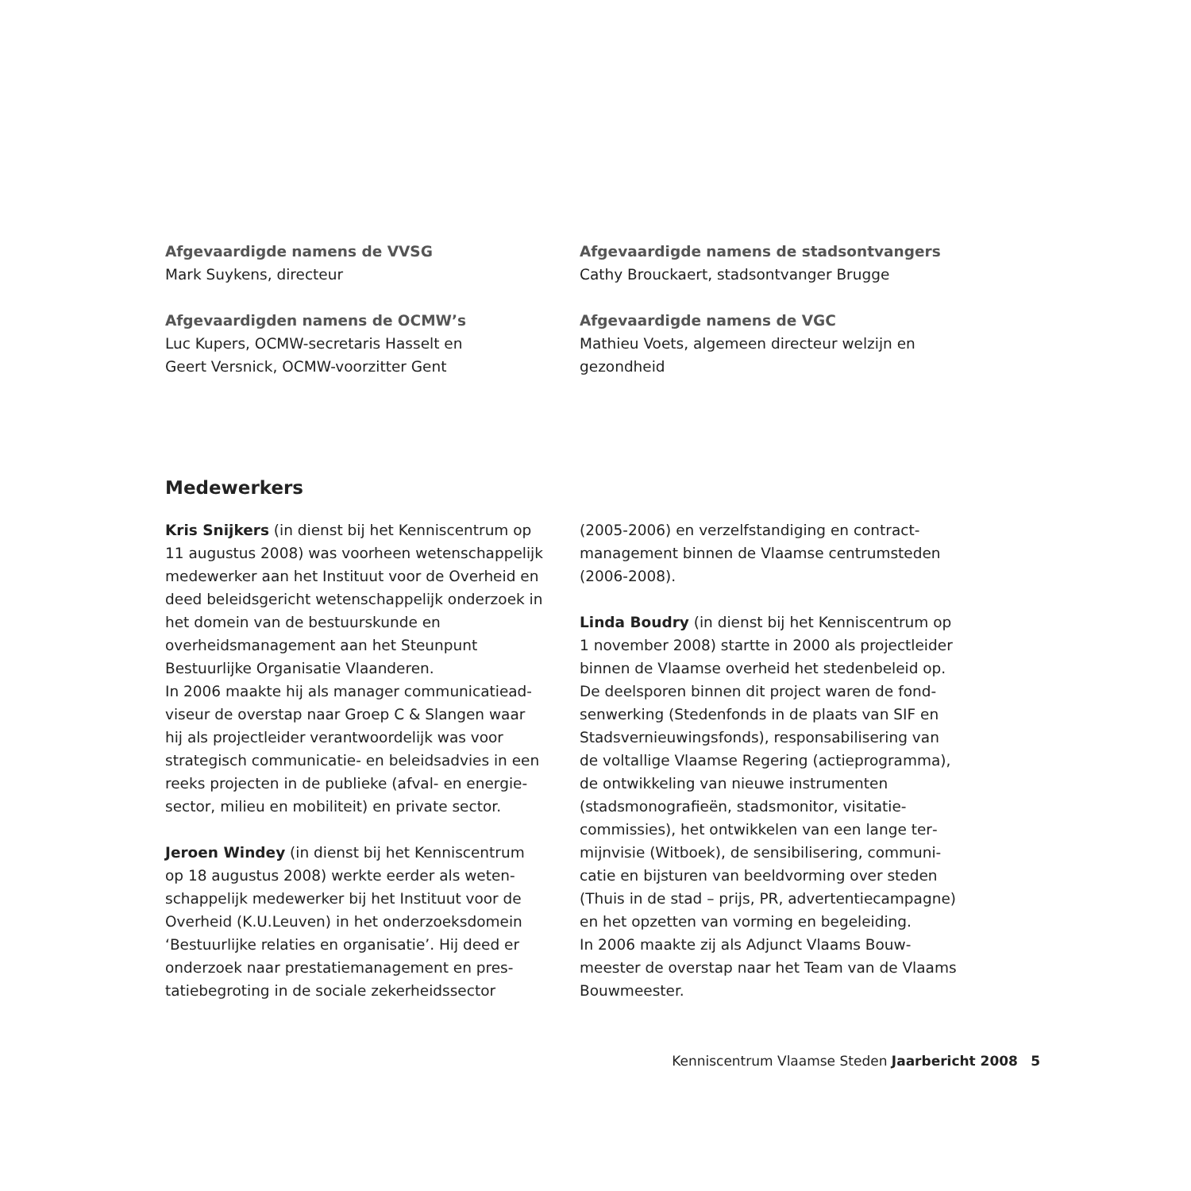Afgevaardigde namens de VVSG
Mark Suykens, directeur
Afgevaardigden namens de OCMW’s
Luc Kupers, OCMW-secretaris Hasselt en
Geert Versnick, OCMW-voorzitter Gent
Afgevaardigde namens de stadsontvangers
Cathy Brouckaert, stadsontvanger Brugge
Afgevaardigde namens de VGC
Mathieu Voets, algemeen directeur welzijn en
gezondheid
Medewerkers
Kris Snijkers (in dienst bij het Kenniscentrum op 11 augustus 2008) was voorheen wetenschap­pelijk medewerker aan het Instituut voor de Over­heid en deed beleidsgericht wetenschappelijk onderzoek in het domein van de bestuurskunde en overheidsmanagement aan het Steunpunt Bestuurlijke Organisatie Vlaanderen.
In 2006 maakte hij als manager communicatiead­viseur de overstap naar Groep C & Slangen waar hij als projectleider verantwoordelijk was voor strategisch communicatie- en beleidsadvies in een reeks projecten in de publieke (afval- en energie­sector, milieu en mobiliteit) en private sector.
Jeroen Windey (in dienst bij het Kenniscentrum op 18 augustus 2008) werkte eerder als weten­schappelijk medewerker bij het Instituut voor de Overheid (K.U.Leuven) in het onderzoeksdomein ‘Bestuurlijke relaties en organisatie’. Hij deed er onderzoek naar prestatiemanagement en pres­tatiebegroting in de sociale zekerheidssector
(2005-2006) en verzelfstandiging en contract­management binnen de Vlaamse centrumsteden (2006-2008).
Linda Boudry (in dienst bij het Kenniscentrum op 1 november 2008) startte in 2000 als projectleider binnen de Vlaamse overheid het stedenbeleid op. De deelsporen binnen dit project waren de fond­senwerking (Stedenfonds in de plaats van SIF en Stadsvernieuwingsfonds), responsabilisering van de voltallige Vlaamse Regering (actieprogramma), de ontwikkeling van nieuwe instrumenten (stadsmonografieën, stadsmonitor, visitatie­commissies), het ontwikkelen van een lange ter­mijnvisie (Witboek), de sensibilisering, communi­catie en bijsturen van beeldvorming over steden (Thuis in de stad – prijs, PR, advertentiecampagne) en het opzetten van vorming en begeleiding.
In 2006 maakte zij als Adjunct Vlaams Bouw­meester de overstap naar het Team van de Vlaams Bouwmeester.
Kenniscentrum Vlaamse Steden Jaarbericht 2008 5